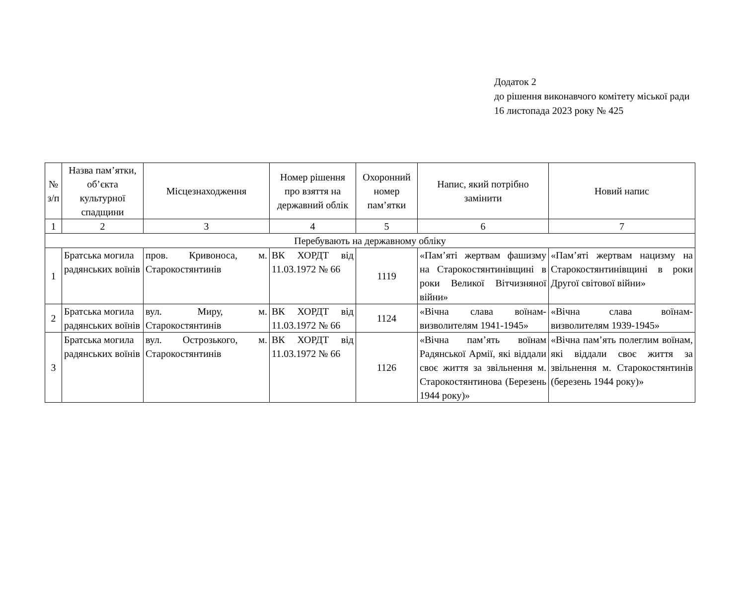Додаток 2
до рішення виконавчого комітету міської ради
16 листопада 2023 року № 425
| № з/п | Назва пам’ятки, об’єкта культурної спадщини | Місцезнаходження | Номер рішення про взяття на державний облік | Охоронний номер пам’ятки | Напис, який потрібно замінити | Новий напис |
| --- | --- | --- | --- | --- | --- | --- |
| 1 | 2 | 3 | 4 | 5 | 6 | 7 |
| Перебувають на державному обліку | | | | | | |
| 1 | Братська могила радянських воїнів | пров. Кривоноса, м. Старокостянтинів | ВК ХОРДТ від 11.03.1972 № 66 | 1119 | «Пам’яті жертвам фашизму на Старокостянтинівщині в роки Великої Вітчизняної війни» | «Пам’яті жертвам нацизму на Старокостянтинівщині в роки Другої світової війни» |
| 2 | Братська могила радянських воїнів | вул. Миру, м. Старокостянтинів | ВК ХОРДТ від 11.03.1972 № 66 | 1124 | «Вічна слава воїнам-визволителям 1941-1945» | «Вічна слава воїнам-визволителям 1939-1945» |
| 3 | Братська могила радянських воїнів | вул. Острозького, м. Старокостянтинів | ВК ХОРДТ від 11.03.1972 № 66 | 1126 | «Вічна пам’ять воїнам Радянської Армії, які віддали своє життя за звільнення м. Старокостянтинова (Березень 1944 року)» | «Вічна пам’ять полеглим воїнам, які віддали своє життя за звільнення м. Старокостянтинів (березень 1944 року)» |